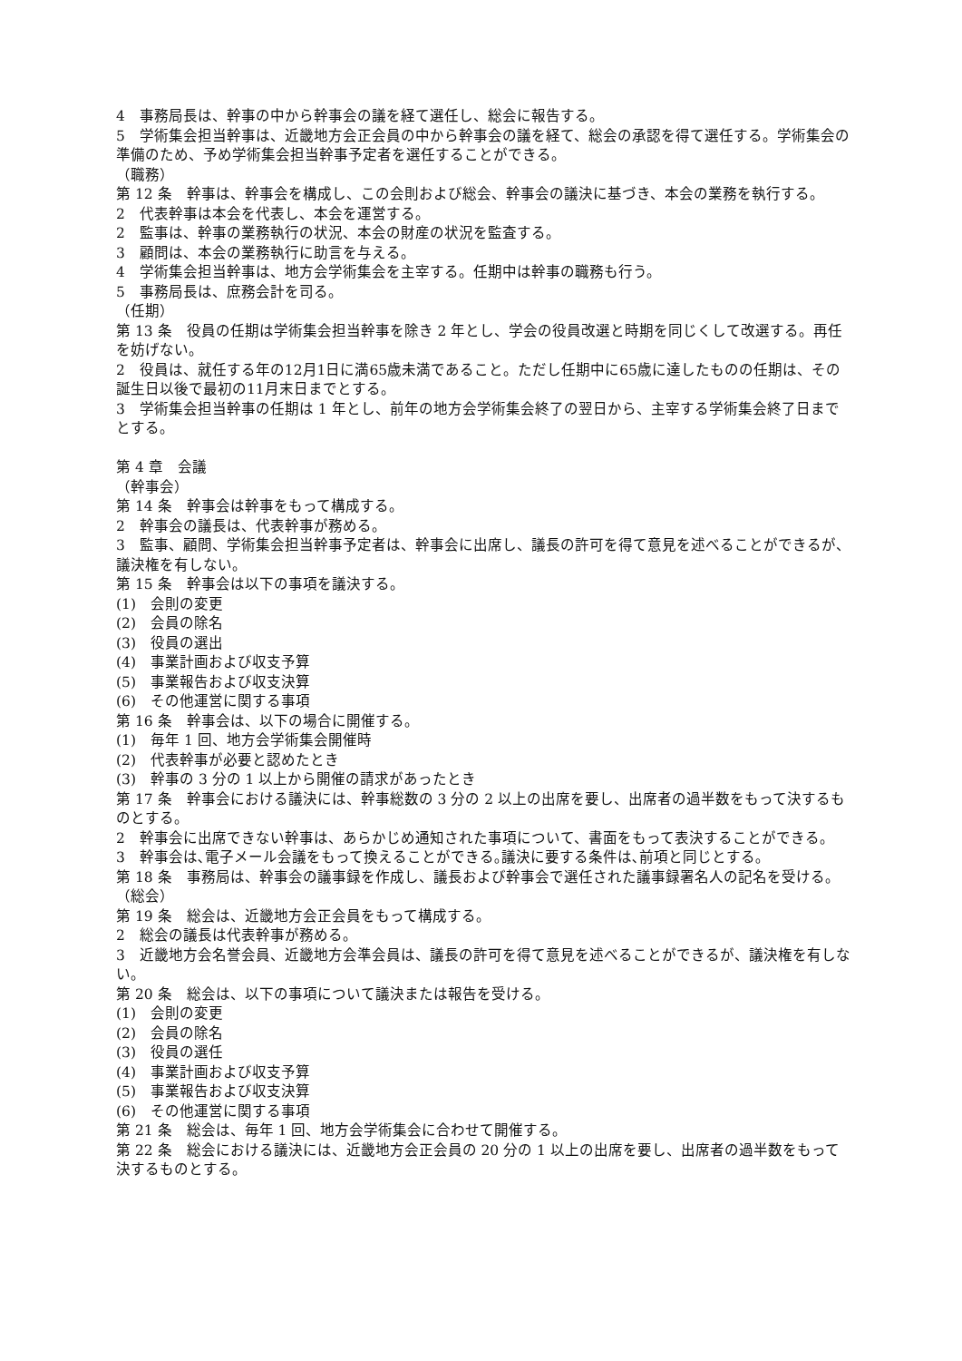4　事務局長は、幹事の中から幹事会の議を経て選任し、総会に報告する。
5　学術集会担当幹事は、近畿地方会正会員の中から幹事会の議を経て、総会の承認を得て選任する。学術集会の準備のため、予め学術集会担当幹事予定者を選任することができる。
（職務）
第 12 条　幹事は、幹事会を構成し、この会則および総会、幹事会の議決に基づき、本会の業務を執行する。
2　代表幹事は本会を代表し、本会を運営する。
2　監事は、幹事の業務執行の状況、本会の財産の状況を監査する。
3　顧問は、本会の業務執行に助言を与える。
4　学術集会担当幹事は、地方会学術集会を主宰する。任期中は幹事の職務も行う。
5　事務局長は、庶務会計を司る。
（任期）
第 13 条　役員の任期は学術集会担当幹事を除き 2 年とし、学会の役員改選と時期を同じくして改選する。再任を妨げない。
2　役員は、就任する年の12月1日に満65歳未満であること。ただし任期中に65歳に達したものの任期は、その誕生日以後で最初の11月末日までとする。
3　学術集会担当幹事の任期は 1 年とし、前年の地方会学術集会終了の翌日から、主宰する学術集会終了日までとする。
第 4 章　会議
（幹事会）
第 14 条　幹事会は幹事をもって構成する。
2　幹事会の議長は、代表幹事が務める。
3　監事、顧問、学術集会担当幹事予定者は、幹事会に出席し、議長の許可を得て意見を述べることができるが、議決権を有しない。
第 15 条　幹事会は以下の事項を議決する。
(1)　会則の変更
(2)　会員の除名
(3)　役員の選出
(4)　事業計画および収支予算
(5)　事業報告および収支決算
(6)　その他運営に関する事項
第 16 条　幹事会は、以下の場合に開催する。
(1)　毎年 1 回、地方会学術集会開催時
(2)　代表幹事が必要と認めたとき
(3)　幹事の 3 分の 1 以上から開催の請求があったとき
第 17 条　幹事会における議決には、幹事総数の 3 分の 2 以上の出席を要し、出席者の過半数をもって決するものとする。
2　幹事会に出席できない幹事は、あらかじめ通知された事項について、書面をもって表決することができる。
3　幹事会は､電子メール会議をもって換えることができる｡議決に要する条件は､前項と同じとする｡
第 18 条　事務局は、幹事会の議事録を作成し、議長および幹事会で選任された議事録署名人の記名を受ける。
（総会）
第 19 条　総会は、近畿地方会正会員をもって構成する。
2　総会の議長は代表幹事が務める。
3　近畿地方会名誉会員、近畿地方会準会員は、議長の許可を得て意見を述べることができるが、議決権を有しない。
第 20 条　総会は、以下の事項について議決または報告を受ける。
(1)　会則の変更
(2)　会員の除名
(3)　役員の選任
(4)　事業計画および収支予算
(5)　事業報告および収支決算
(6)　その他運営に関する事項
第 21 条　総会は、毎年 1 回、地方会学術集会に合わせて開催する。
第 22 条　総会における議決には、近畿地方会正会員の 20 分の 1 以上の出席を要し、出席者の過半数をもって決するものとする。